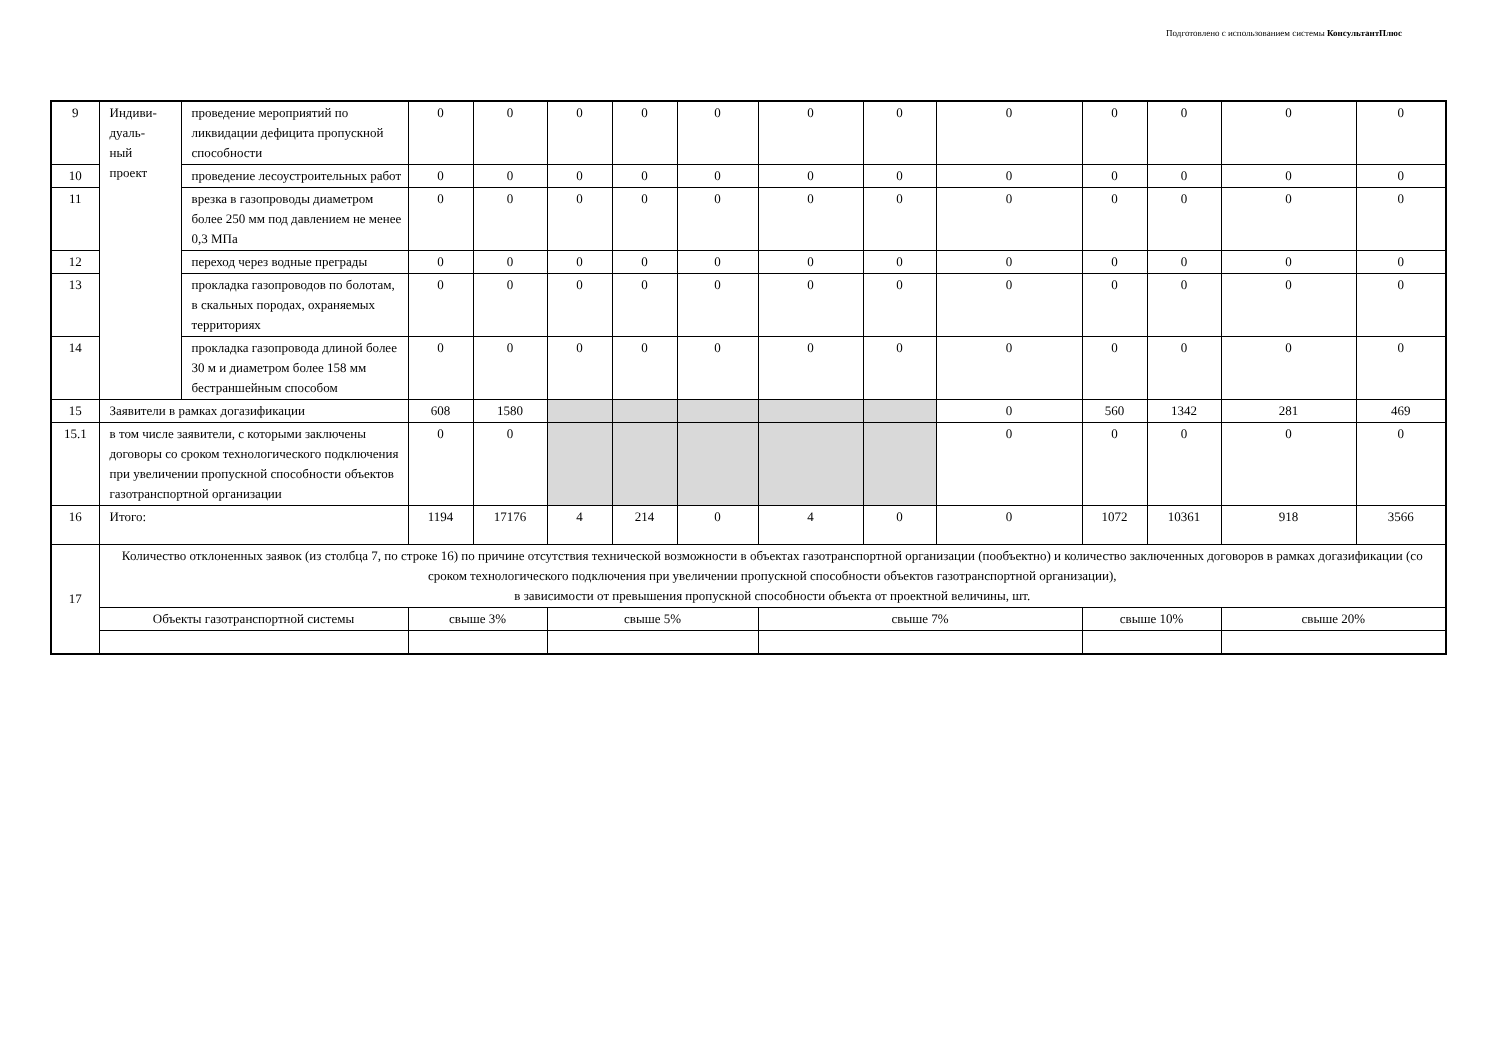Подготовлено с использованием системы КонсультантПлюс
| 9 | Индиви- дуаль- ный проект | проведение мероприятий по ликвидации дефицита пропускной способности | 0 | 0 | 0 | 0 | 0 | 0 | 0 | 0 | 0 | 0 | 0 | 0 |
| 10 | | проведение лесоустроительных работ | 0 | 0 | 0 | 0 | 0 | 0 | 0 | 0 | 0 | 0 | 0 | 0 |
| 11 | | врезка в газопроводы диаметром более 250 мм под давлением не менее 0,3 МПа | 0 | 0 | 0 | 0 | 0 | 0 | 0 | 0 | 0 | 0 | 0 | 0 |
| 12 | | переход через водные преграды | 0 | 0 | 0 | 0 | 0 | 0 | 0 | 0 | 0 | 0 | 0 | 0 |
| 13 | | прокладка газопроводов по болотам, в скальных породах, охраняемых территориях | 0 | 0 | 0 | 0 | 0 | 0 | 0 | 0 | 0 | 0 | 0 | 0 |
| 14 | | прокладка газопровода длиной более 30 м и диаметром более 158 мм бестраншейным способом | 0 | 0 | 0 | 0 | 0 | 0 | 0 | 0 | 0 | 0 | 0 | 0 |
| 15 | Заявители в рамках догазификации | | 608 | 1580 | | | | | | 0 | 560 | 1342 | 281 | 469 |
| 15.1 | в том числе заявители, с которыми заключены договоры со сроком технологического подключения при увеличении пропускной способности объектов газотранспортной организации | | 0 | 0 | | | | | | 0 | 0 | 0 | 0 | 0 |
| 16 | Итого: | | 1194 | 17176 | 4 | 214 | 0 | 4 | 0 | 0 | 1072 | 10361 | 918 | 3566 |
| 17 | Количество отклоненных заявок (из столбца 7, по строке 16) по причине отсутствия технической возможности в объектах газотранспортной организации (пообъектно) и количество заключенных договоров в рамках догазификации (со сроком технологического подключения при увеличении пропускной способности объектов газотранспортной организации), в зависимости от превышения пропускной способности объекта от проектной величины, шт. | | | | | | | | | | | | | |
| | Объекты газотранспортной системы | | свыше 3% | | свыше 5% | | | свыше 7% | | | свыше 10% | | свыше 20% | |